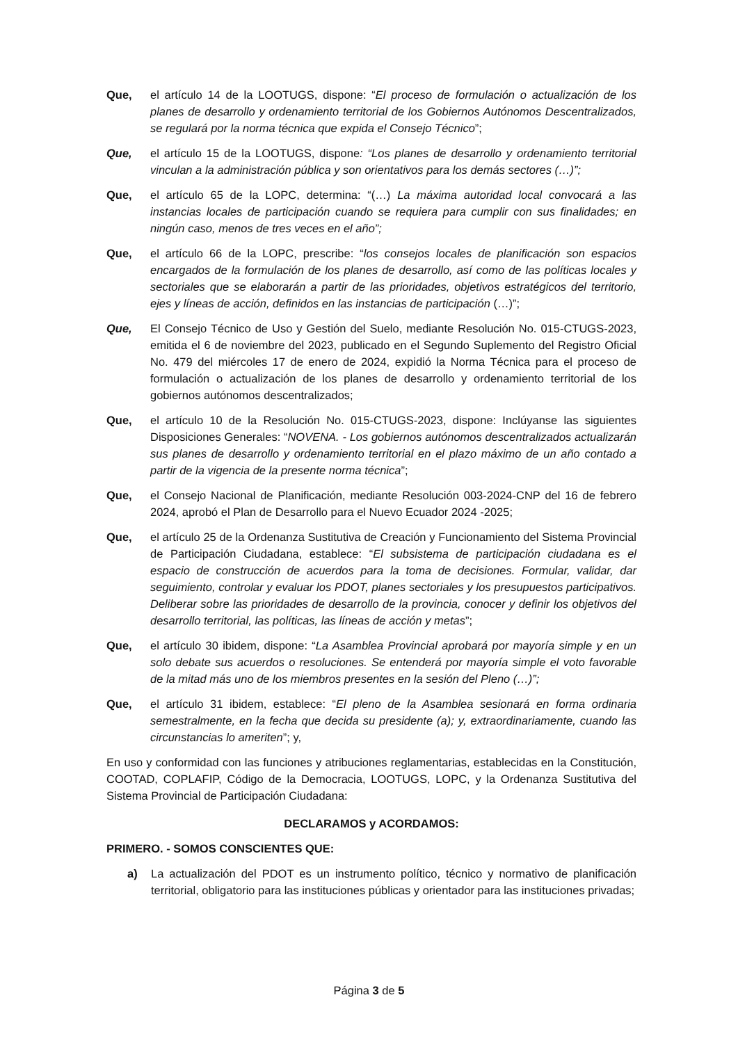Que, el artículo 14 de la LOOTUGS, dispone: “El proceso de formulación o actualización de los planes de desarrollo y ordenamiento territorial de los Gobiernos Autónomos Descentralizados, se regulará por la norma técnica que expida el Consejo Técnico”;
Que, el artículo 15 de la LOOTUGS, dispone: “Los planes de desarrollo y ordenamiento territorial vinculan a la administración pública y son orientativos para los demás sectores (…)”;
Que, el artículo 65 de la LOPC, determina: “(…) La máxima autoridad local convocará a las instancias locales de participación cuando se requiera para cumplir con sus finalidades; en ningún caso, menos de tres veces en el año”;
Que, el artículo 66 de la LOPC, prescribe: “los consejos locales de planificación son espacios encargados de la formulación de los planes de desarrollo, así como de las políticas locales y sectoriales que se elaborarán a partir de las prioridades, objetivos estratégicos del territorio, ejes y líneas de acción, definidos en las instancias de participación (…)”;
Que, El Consejo Técnico de Uso y Gestión del Suelo, mediante Resolución No. 015-CTUGS-2023, emitida el 6 de noviembre del 2023, publicado en el Segundo Suplemento del Registro Oficial No. 479 del miércoles 17 de enero de 2024, expidió la Norma Técnica para el proceso de formulación o actualización de los planes de desarrollo y ordenamiento territorial de los gobiernos autónomos descentralizados;
Que, el artículo 10 de la Resolución No. 015-CTUGS-2023, dispone: Inclúyanse las siguientes Disposiciones Generales: “NOVENA. - Los gobiernos autónomos descentralizados actualizarán sus planes de desarrollo y ordenamiento territorial en el plazo máximo de un año contado a partir de la vigencia de la presente norma técnica”;
Que, el Consejo Nacional de Planificación, mediante Resolución 003-2024-CNP del 16 de febrero 2024, aprobó el Plan de Desarrollo para el Nuevo Ecuador 2024 -2025;
Que, el artículo 25 de la Ordenanza Sustitutiva de Creación y Funcionamiento del Sistema Provincial de Participación Ciudadana, establece: “El subsistema de participación ciudadana es el espacio de construcción de acuerdos para la toma de decisiones. Formular, validar, dar seguimiento, controlar y evaluar los PDOT, planes sectoriales y los presupuestos participativos. Deliberar sobre las prioridades de desarrollo de la provincia, conocer y definir los objetivos del desarrollo territorial, las políticas, las líneas de acción y metas”;
Que, el artículo 30 ibidem, dispone: “La Asamblea Provincial aprobará por mayoría simple y en un solo debate sus acuerdos o resoluciones. Se entenderá por mayoría simple el voto favorable de la mitad más uno de los miembros presentes en la sesión del Pleno (…)”;
Que, el artículo 31 ibidem, establece: “El pleno de la Asamblea sesionará en forma ordinaria semestralmente, en la fecha que decida su presidente (a); y, extraordinariamente, cuando las circunstancias lo ameriten”; y,
En uso y conformidad con las funciones y atribuciones reglamentarias, establecidas en la Constitución, COOTAD, COPLAFIP, Código de la Democracia, LOOTUGS, LOPC, y la Ordenanza Sustitutiva del Sistema Provincial de Participación Ciudadana:
DECLARAMOS y ACORDAMOS:
PRIMERO. - SOMOS CONSCIENTES QUE:
a) La actualización del PDOT es un instrumento político, técnico y normativo de planificación territorial, obligatorio para las instituciones públicas y orientador para las instituciones privadas;
Página 3 de 5